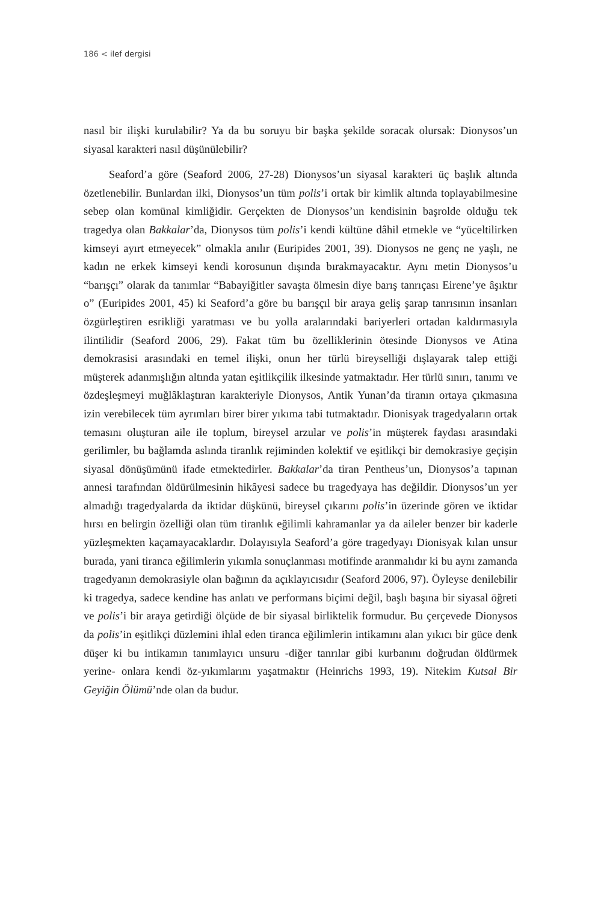186 < ilef dergisi
nasıl bir ilişki kurulabilir? Ya da bu soruyu bir başka şekilde soracak olursak: Dionysos’un siyasal karakteri nasıl düşünülebilir?
Seaford’a göre (Seaford 2006, 27-28) Dionysos’un siyasal karakteri üç başlık altında özetlenebilir. Bunlardan ilki, Dionysos’un tüm polis’i ortak bir kimlik altında toplayabilmesine sebep olan komünal kimliğidir. Gerçekten de Dionysos’un kendisinin başrolde olduğu tek tragedya olan Bakkalar’da, Dionysos tüm polis’i kendi kültüne dâhil etmekle ve “yüceltilirken kimseyi ayırt etmeyecek” olmakla anılır (Euripides 2001, 39). Dionysos ne genç ne yaşlı, ne kadın ne erkek kimseyi kendi korosunun dışında bırakmayacaktır. Aynı metin Dionysos’u “barışçı” olarak da tanımlar “Babayiğitler savaşta ölmesin diye barış tanrıçası Eirene’ye âşıktır o” (Euripides 2001, 45) ki Seaford’a göre bu barışçıl bir araya geliş şarap tanrısının insanları özgürleştiren esrikliği yaratması ve bu yolla aralarındaki bariyerleri ortadan kaldırmasıyla ilintilidir (Seaford 2006, 29). Fakat tüm bu özelliklerinin ötesinde Dionysos ve Atina demokrasisi arasındaki en temel ilişki, onun her türlü bireyselliği dışlayarak talep ettiği müşterek adanmışlığın altında yatan eşitlikçilik ilkesinde yatmaktadır. Her türlü sınırı, tanımı ve özdeşleşmeyi muğlâklaştıran karakteriyle Dionysos, Antik Yunan’da tiranın ortaya çıkmasına izin verebilecek tüm ayrımları birer birer yıkıma tabi tutmaktadır. Dionisyak tragedyaların ortak temasını oluşturan aile ile toplum, bireysel arzular ve polis’in müşterek faydası arasındaki gerilimler, bu bağlamda aslında tiranlık rejiminden kolektif ve eşitlikçi bir demokrasiye geçişin siyasal dönüşümünü ifade etmektedirler. Bakkalar’da tiran Pentheus’un, Dionysos’a tapınan annesi tarafından öldürülmesinin hikâyesi sadece bu tragedyaya has değildir. Dionysos’un yer almadığı tragedyalarda da iktidar düşkünü, bireysel çıkarını polis’in üzerinde gören ve iktidar hırsı en belirgin özelliği olan tüm tiranlık eğilimli kahramanlar ya da aileler benzer bir kaderle yüzleşmekten kaçamayacaklardır. Dolayısıyla Seaford’a göre tragedyayı Dionisyak kılan unsur burada, yani tiranca eğilimlerin yıkımla sonuçlanması motifinde aranmalıdır ki bu aynı zamanda tragedyanın demokrasiyle olan bağının da açıklayıcısıdır (Seaford 2006, 97). Öyleyse denilebilir ki tragedya, sadece kendine has anlatı ve performans biçimi değil, başlı başına bir siyasal öğreti ve polis’i bir araya getirdiği ölçüde de bir siyasal birliktelik formudur. Bu çerçevede Dionysos da polis’in eşitlikçi düzlemini ihlal eden tiranca eğilimlerin intikamını alan yıkıcı bir güce denk düşer ki bu intikamın tanımlayıcı unsuru -diğer tanrılar gibi kurbanını doğrudan öldürmek yerine- onlara kendi öz-yıkımlarını yaşatmaktır (Heinrichs 1993, 19). Nitekim Kutsal Bir Geyiğin Ölümü’nde olan da budur.